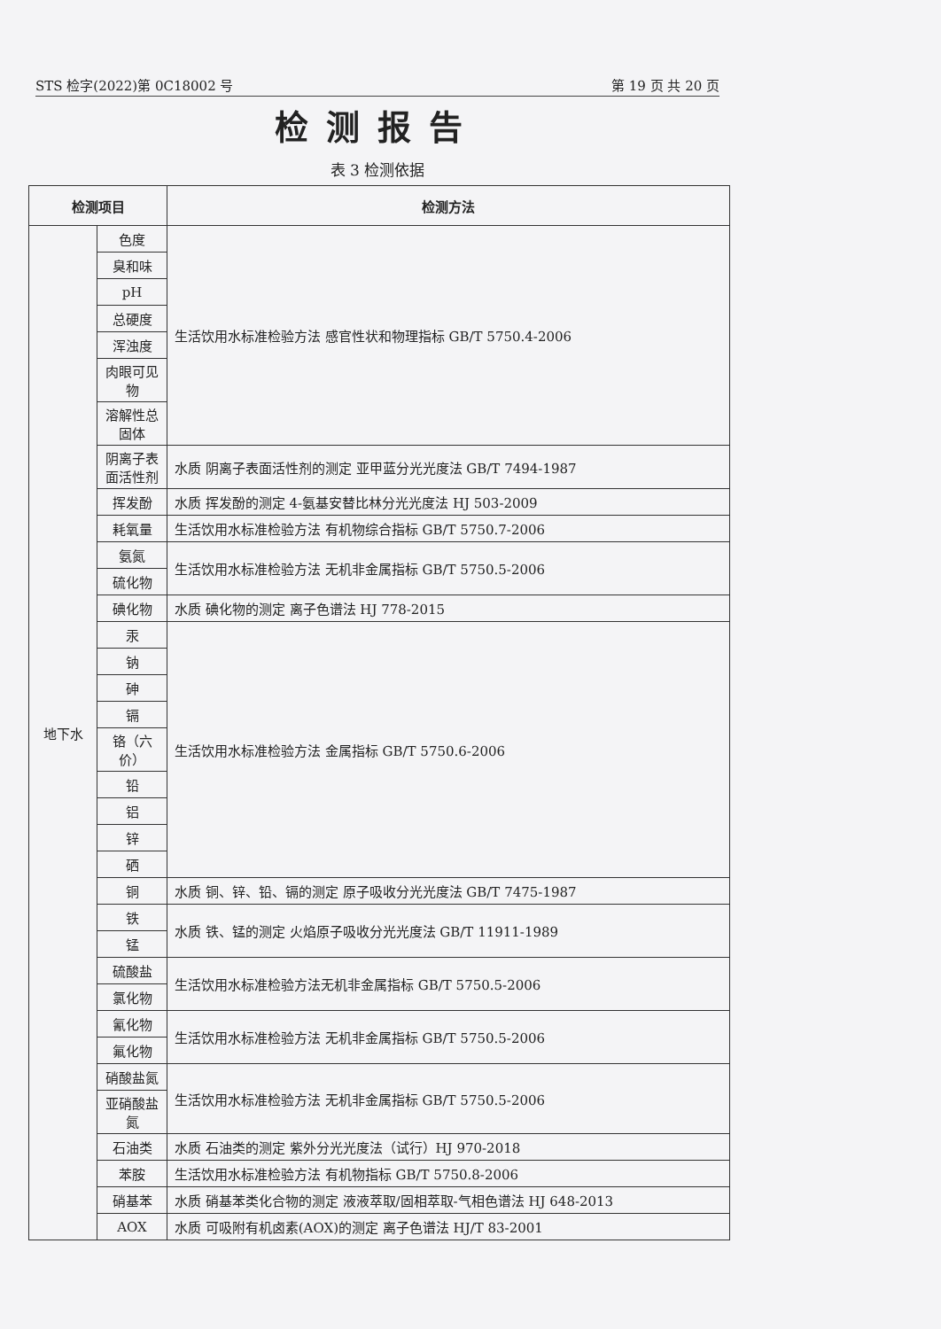STS 检字(2022)第 0C18002 号 第 19 页 共 20 页
检测报告
表 3 检测依据
| 检测项目 | | 检测方法 |
| --- | --- | --- |
| 地下水 | 色度 | 生活饮用水标准检验方法 感官性状和物理指标 GB/T 5750.4-2006 |
| | 臭和味 | |
| | pH | |
| | 总硬度 | |
| | 浑浊度 | |
| | 肉眼可见物 | |
| | 溶解性总固体 | |
| | 阴离子表面活性剂 | 水质 阴离子表面活性剂的测定 亚甲蓝分光光度法 GB/T 7494-1987 |
| | 挥发酚 | 水质 挥发酚的测定 4-氨基安替比林分光光度法 HJ 503-2009 |
| | 耗氧量 | 生活饮用水标准检验方法 有机物综合指标 GB/T 5750.7-2006 |
| | 氨氮 | 生活饮用水标准检验方法 无机非金属指标 GB/T 5750.5-2006 |
| | 硫化物 | |
| | 碘化物 | 水质 碘化物的测定 离子色谱法 HJ 778-2015 |
| | 汞 | 生活饮用水标准检验方法 金属指标 GB/T 5750.6-2006 |
| | 钠 | |
| | 砷 | |
| | 镉 | |
| | 铬（六价） | |
| | 铅 | |
| | 铝 | |
| | 锌 | |
| | 硒 | |
| | 铜 | 水质 铜、锌、铅、镉的测定 原子吸收分光光度法 GB/T 7475-1987 |
| | 铁 | 水质 铁、锰的测定 火焰原子吸收分光光度法 GB/T 11911-1989 |
| | 锰 | |
| | 硫酸盐 | 生活饮用水标准检验方法无机非金属指标 GB/T 5750.5-2006 |
| | 氯化物 | |
| | 氰化物 | 生活饮用水标准检验方法 无机非金属指标 GB/T 5750.5-2006 |
| | 氟化物 | |
| | 硝酸盐氮 | 生活饮用水标准检验方法 无机非金属指标 GB/T 5750.5-2006 |
| | 亚硝酸盐氮 | |
| | 石油类 | 水质 石油类的测定 紫外分光光度法（试行）HJ 970-2018 |
| | 苯胺 | 生活饮用水标准检验方法 有机物指标 GB/T 5750.8-2006 |
| | 硝基苯 | 水质 硝基苯类化合物的测定 液液萃取/固相萃取-气相色谱法 HJ 648-2013 |
| | AOX | 水质 可吸附有机卤素(AOX)的测定 离子色谱法 HJ/T 83-2001 |